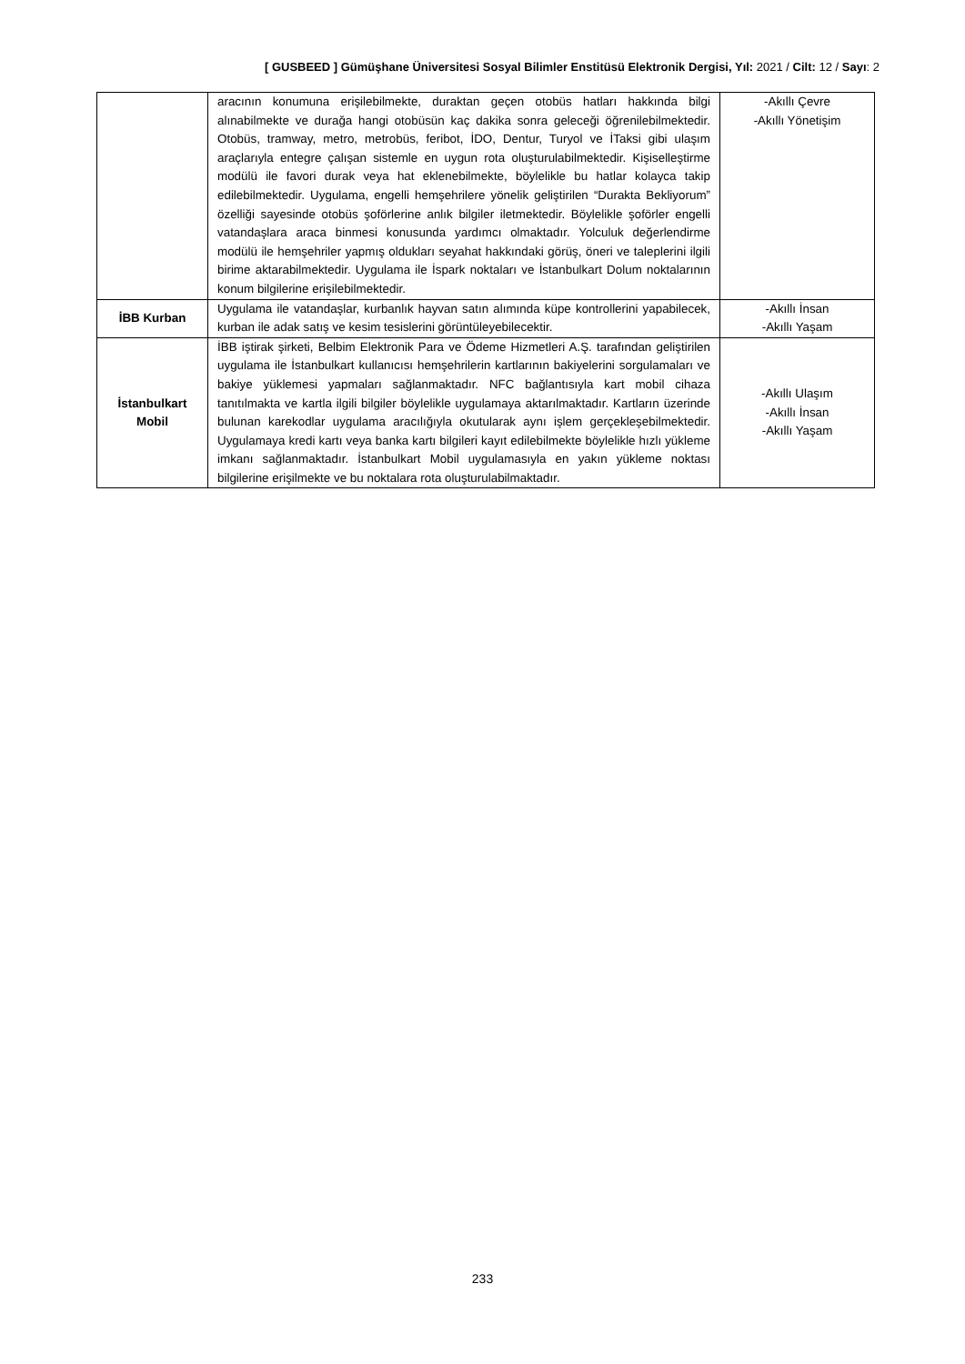[ GUSBEED ] Gümüşhane Üniversitesi Sosyal Bilimler Enstitüsü Elektronik Dergisi, Yıl: 2021 / Cilt: 12 / Sayı: 2
| | aracının konumuna erişilebilmekte, duraktan geçen otobüs hatları hakkında bilgi alınabilmekte ve durağa hangi otobüsün kaç dakika sonra geleceği öğrenilebilmektedir. Otobüs, tramway, metro, metrobüs, feribot, İDO, Dentur, Turyol ve İTaksi gibi ulaşım araçlarıyla entegre çalışan sistemle en uygun rota oluşturulabilmektedir. Kişiselleştirme modülü ile favori durak veya hat eklenebilmekte, böylelikle bu hatlar kolayca takip edilebilmektedir. Uygulama, engelli hemşehrilere yönelik geliştirilen “Durakta Bekliyorum” özelliği sayesinde otobüs şoförlerine anlık bilgiler iletmektedir. Böylelikle şoförler engelli vatandaşlara araca binmesi konusunda yardımcı olmaktadır. Yolculuk değerlendirme modülü ile hemşehriler yapmış oldukları seyahat hakkındaki görüş, öneri ve taleplerini ilgili birime aktarabilmektedir. Uygulama ile İspark noktaları ve İstanbulkart Dolum noktalarının konum bilgilerine erişilebilmektedir. | -Akıllı Çevre -Akıllı Yönetişim |
| İBB Kurban | Uygulama ile vatandaşlar, kurbanlık hayvan satın alımında küpe kontrollerini yapabilecek, kurban ile adak satış ve kesim tesislerini görüntüleyebilecektir. | -Akıllı İnsan -Akıllı Yaşam |
| İstanbulkart Mobil | İBB iştirak şirketi, Belbim Elektronik Para ve Ödeme Hizmetleri A.Ş. tarafından geliştirilen uygulama ile İstanbulkart kullanıcısı hemşehrilerin kartlarının bakiyelerini sorgulamaları ve bakiye yüklemesi yapmaları sağlanmaktadır. NFC bağlantısıyla kart mobil cihaza tanıtılmakta ve kartla ilgili bilgiler böylelikle uygulamaya aktarılmaktadır. Kartların üzerinde bulunan karekodlar uygulama aracılığıyla okutularak aynı işlem gerçekleşebilmektedir. Uygulamaya kredi kartı veya banka kartı bilgileri kayıt edilebilmekte böylelikle hızlı yükleme imkanı sağlanmaktadır. İstanbulkart Mobil uygulamasıyla en yakın yükleme noktası bilgilerine erişilmekte ve bu noktalara rota oluşturulabilmaktadır. | -Akıllı Ulaşım -Akıllı İnsan -Akıllı Yaşam |
233